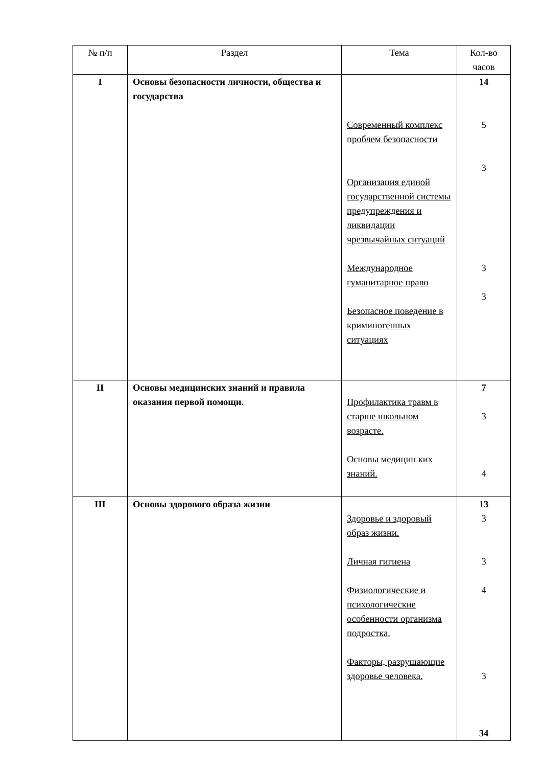| № п/п | Раздел | Тема | Кол-во часов |
| --- | --- | --- | --- |
| I | Основы безопасности личности, общества и государства | Современный комплекс проблем безопасности Организация единой государственной системы предупреждения и ликвидации чрезвычайных ситуаций Международное гуманитарное право Безопасное поведение в криминогенных ситуациях | 14 5 3 3 3 |
| II | Основы медицинских знаний и правила оказания первой помощи. | Профилактика травм в старше школьном возрасте. Основы медицин ких знаний. | 7 3 4 |
| III | Основы здорового образа жизни | Здоровье и здоровый образ жизни. Личная гигиена Физиологические и психологические особенности организма подростка. Факторы, разрушающие здоровье человека. | 13 3 3 4 3 34 |